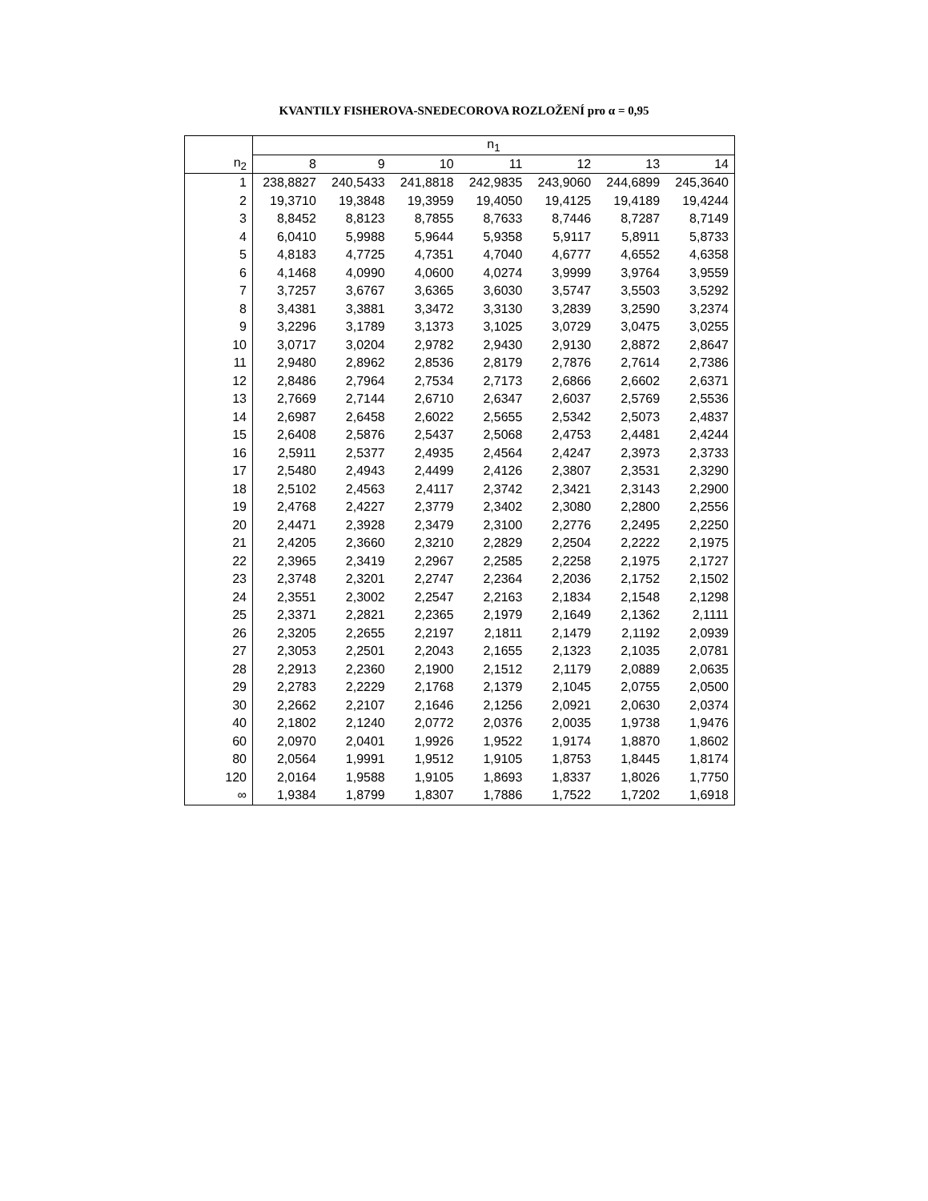KVANTILY FISHEROVA-SNEDECOROVA ROZLOŽENÍ pro α = 0,95
| | n<sub>1</sub> | | | | | | |
| --- | --- | --- | --- | --- | --- | --- | --- |
| n<sub>2</sub> | 8 | 9 | 10 | 11 | 12 | 13 | 14 |
| 1 | 238,8827 | 240,5433 | 241,8818 | 242,9835 | 243,9060 | 244,6899 | 245,3640 |
| 2 | 19,3710 | 19,3848 | 19,3959 | 19,4050 | 19,4125 | 19,4189 | 19,4244 |
| 3 | 8,8452 | 8,8123 | 8,7855 | 8,7633 | 8,7446 | 8,7287 | 8,7149 |
| 4 | 6,0410 | 5,9988 | 5,9644 | 5,9358 | 5,9117 | 5,8911 | 5,8733 |
| 5 | 4,8183 | 4,7725 | 4,7351 | 4,7040 | 4,6777 | 4,6552 | 4,6358 |
| 6 | 4,1468 | 4,0990 | 4,0600 | 4,0274 | 3,9999 | 3,9764 | 3,9559 |
| 7 | 3,7257 | 3,6767 | 3,6365 | 3,6030 | 3,5747 | 3,5503 | 3,5292 |
| 8 | 3,4381 | 3,3881 | 3,3472 | 3,3130 | 3,2839 | 3,2590 | 3,2374 |
| 9 | 3,2296 | 3,1789 | 3,1373 | 3,1025 | 3,0729 | 3,0475 | 3,0255 |
| 10 | 3,0717 | 3,0204 | 2,9782 | 2,9430 | 2,9130 | 2,8872 | 2,8647 |
| 11 | 2,9480 | 2,8962 | 2,8536 | 2,8179 | 2,7876 | 2,7614 | 2,7386 |
| 12 | 2,8486 | 2,7964 | 2,7534 | 2,7173 | 2,6866 | 2,6602 | 2,6371 |
| 13 | 2,7669 | 2,7144 | 2,6710 | 2,6347 | 2,6037 | 2,5769 | 2,5536 |
| 14 | 2,6987 | 2,6458 | 2,6022 | 2,5655 | 2,5342 | 2,5073 | 2,4837 |
| 15 | 2,6408 | 2,5876 | 2,5437 | 2,5068 | 2,4753 | 2,4481 | 2,4244 |
| 16 | 2,5911 | 2,5377 | 2,4935 | 2,4564 | 2,4247 | 2,3973 | 2,3733 |
| 17 | 2,5480 | 2,4943 | 2,4499 | 2,4126 | 2,3807 | 2,3531 | 2,3290 |
| 18 | 2,5102 | 2,4563 | 2,4117 | 2,3742 | 2,3421 | 2,3143 | 2,2900 |
| 19 | 2,4768 | 2,4227 | 2,3779 | 2,3402 | 2,3080 | 2,2800 | 2,2556 |
| 20 | 2,4471 | 2,3928 | 2,3479 | 2,3100 | 2,2776 | 2,2495 | 2,2250 |
| 21 | 2,4205 | 2,3660 | 2,3210 | 2,2829 | 2,2504 | 2,2222 | 2,1975 |
| 22 | 2,3965 | 2,3419 | 2,2967 | 2,2585 | 2,2258 | 2,1975 | 2,1727 |
| 23 | 2,3748 | 2,3201 | 2,2747 | 2,2364 | 2,2036 | 2,1752 | 2,1502 |
| 24 | 2,3551 | 2,3002 | 2,2547 | 2,2163 | 2,1834 | 2,1548 | 2,1298 |
| 25 | 2,3371 | 2,2821 | 2,2365 | 2,1979 | 2,1649 | 2,1362 | 2,1111 |
| 26 | 2,3205 | 2,2655 | 2,2197 | 2,1811 | 2,1479 | 2,1192 | 2,0939 |
| 27 | 2,3053 | 2,2501 | 2,2043 | 2,1655 | 2,1323 | 2,1035 | 2,0781 |
| 28 | 2,2913 | 2,2360 | 2,1900 | 2,1512 | 2,1179 | 2,0889 | 2,0635 |
| 29 | 2,2783 | 2,2229 | 2,1768 | 2,1379 | 2,1045 | 2,0755 | 2,0500 |
| 30 | 2,2662 | 2,2107 | 2,1646 | 2,1256 | 2,0921 | 2,0630 | 2,0374 |
| 40 | 2,1802 | 2,1240 | 2,0772 | 2,0376 | 2,0035 | 1,9738 | 1,9476 |
| 60 | 2,0970 | 2,0401 | 1,9926 | 1,9522 | 1,9174 | 1,8870 | 1,8602 |
| 80 | 2,0564 | 1,9991 | 1,9512 | 1,9105 | 1,8753 | 1,8445 | 1,8174 |
| 120 | 2,0164 | 1,9588 | 1,9105 | 1,8693 | 1,8337 | 1,8026 | 1,7750 |
| ∞ | 1,9384 | 1,8799 | 1,8307 | 1,7886 | 1,7522 | 1,7202 | 1,6918 |